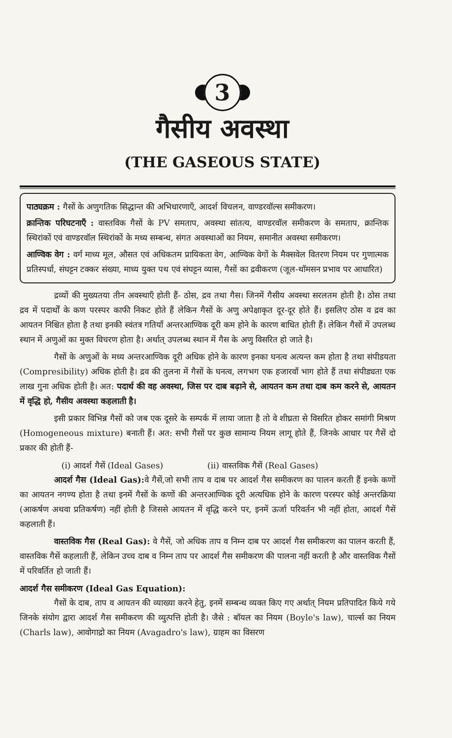3
गैसीय अवस्था
(THE GASEOUS STATE)
पाठ्यक्रम : गैसों के अणुगतिक सिद्धान्त की अभिधारणाएँ, आदर्श विचलन, वाण्डरवॉल्स समीकरण।
क्रान्तिक परिघटनाएँ : वास्तविक गैसों के PV समताप, अवस्था सांतत्य, वाण्डरवॉल समीकरण के समताप, क्रान्तिक स्थिरांकों एवं वाण्डरवॉल स्थिरांकों के मध्य सम्बन्ध, संगत अवस्थाओं का नियम, समानीत अवस्था समीकरण।
आण्विक वेग : वर्ग माध्य मूल, औसत एवं अधिकतम प्रायिकता वेग, आण्विक वेगों के मैक्सवेल वितरण नियम पर गुणात्मक प्रतिस्पर्धा, संघट्टन टक्कर संख्या, माध्य युक्त पथ एवं संघट्टन व्यास, गैसों का द्रवीकरण (जूल-थॉमसन प्रभाव पर आधारित)
द्रव्यों की मुख्यतया तीन अवस्थाएँ होती हैं- ठोस, द्रव तथा गैस। जिनमें गैसीय अवस्था सरलतम होती है। ठोस तथा द्रव में पदार्थों के कण परस्पर काफी निकट होते हैं लेकिन गैसों के अणु अपेक्षाकृत दूर-दूर होते हैं। इसलिए ठोस व द्रव का आयतन निश्चित होता है तथा इनकी स्वंतत्र गतियाँ अन्तरआण्विक दूरी कम होने के कारण बाधित होती हैं। लेकिन गैसों में उपलब्ध स्थान में अणुओं का मुक्त विचरण होता है। अर्थात् उपलब्ध स्थान में गैस के अणु विसरित हो जाते है।
गैसों के अणुओं के मध्य अन्तरआण्विक दूरी अधिक होने के कारण इनका घनत्व अत्यन्त कम होता है तथा संपीडयता (Compresibility) अधिक होती है। द्रव की तुलना में गैसों के घनत्व, लगभग एक हजारवाँ भाग होते हैं तथा संपीड्यता एक लाख गुना अधिक होती है। अत: पदार्थ की वह अवस्था, जिस पर दाब बढ़ाने से, आयतन कम तथा दाब कम करने से, आयतन में वृद्धि हो, गैसीय अवस्था कहलाती है।
इसी प्रकार विभिन्न गैसों को जब एक दूसरे के सम्पर्क में लाया जाता है तो वे शीघ्रता से विसरित होकर समांगी मिश्रण (Homogeneous mixture) बनाती हैं। अत: सभी गैसों पर कुछ सामान्य नियम लागू होते हैं, जिनके आधार पर गैसें दो प्रकार की होती हैं-
(i) आदर्श गैसें (Ideal Gases) (ii) वास्तविक गैसें (Real Gases)
आदर्श गैस (Ideal Gas): वे गैसें,जो सभी ताप व दाब पर आदर्श गैस समीकरण का पालन करती हैं इनके कणों का आयतन नगण्य होता है तथा इनमें गैसों के कणों की अन्तरआण्विक दूरी अत्यधिक होने के कारण परस्पर कोई अन्तरक्रिया (आकर्षण अथवा प्रतिकर्षण) नहीं होती है जिससे आयतन में वृद्धि करने पर, इनमें ऊर्जा परिवर्तन भी नहीं होता, आदर्श गैसें कहलाती हैं।
वास्तविक गैस (Real Gas): वे गैसें, जो अधिक ताप व निम्न दाब पर आदर्श गैस समीकरण का पालन करती हैं, वास्तविक गैसें कहलाती हैं, लेकिन उच्च दाब व निम्न ताप पर आदर्श गैस समीकरण की पालना नहीं करती है और वास्तविक गैसों में परिवर्तित हो जाती हैं।
आदर्श गैस समीकरण (Ideal Gas Equation):
गैसों के दाब, ताप व आयतन की व्याख्या करने हेतु, इनमें सम्बन्ध व्यक्त किए गए अर्थात् नियम प्रतिपादित किये गये जिनके संयोग द्वारा आदर्श गैस समीकरण की व्युत्पत्ति होती है। जैसे : बॉयल का नियम (Boyle's law), चार्ल्स का नियम (Charls law), आवोगाद्रो का नियम (Avagadro's law), ग्राहम का विसरण